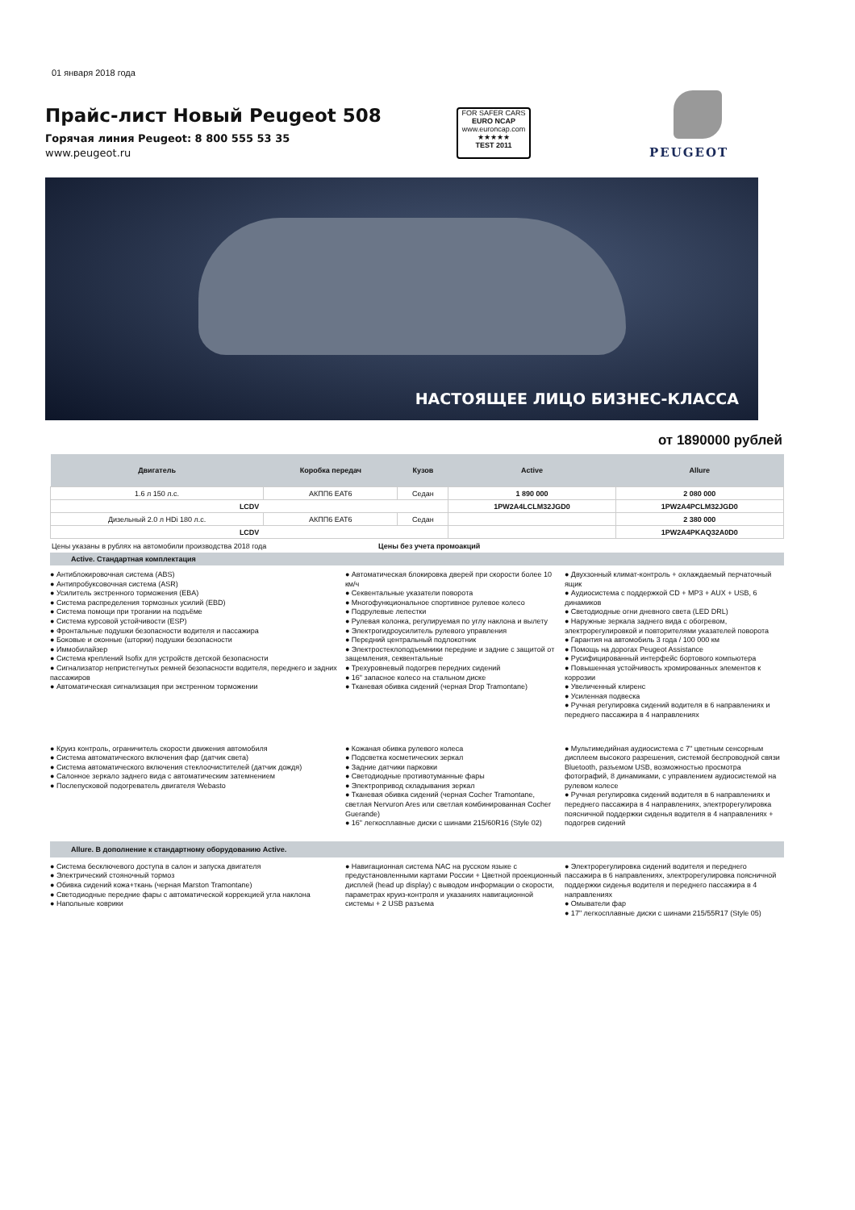01 января 2018 года
Прайс-лист Новый Peugeot 508
Горячая линия Peugeot: 8 800 555 53 35
www.peugeot.ru
FOR SAFER CARS
EURO NCAP
www.euroncap.com
★★★★★
TEST 2011
PEUGEOT
НАСТОЯЩЕЕ ЛИЦО БИЗНЕС-КЛАССА
от 1890000 рублей
| Двигатель | Коробка передач | Кузов | Active | Allure |
| --- | --- | --- | --- | --- |
| 1.6 л 150 л.с. | АКПП6 EAT6 | Седан | 1 890 000 | 2 080 000 |
| LCDV | | | 1PW2A4LCLM32JGD0 | 1PW2A4PCLM32JGD0 |
| Дизельный 2.0 л HDi 180 л.с. | АКПП6 EAT6 | Седан | | 2 380 000 |
| LCDV | | | | 1PW2A4PKAQ32A0D0 |
Цены указаны в рублях на автомобили производства 2018 года Цены без учета промоакций
Active. Стандартная комплектация
● Антиблокировочная система (ABS)
● Антипробуксовочная система (ASR)
● Усилитель экстренного торможения (EBA)
● Система распределения тормозных усилий (EBD)
● Система помощи при трогании на подъёме
● Система курсовой устойчивости (ESP)
● Фронтальные подушки безопасности водителя и пассажира
● Боковые и оконные (шторки) подушки безопасности
● Иммобилайзер
● Система креплений Isofix для устройств детской безопасности
● Сигнализатор непристегнутых ремней безопасности водителя, переднего и задних пассажиров
● Автоматическая сигнализация при экстренном торможении
● Автоматическая блокировка дверей при скорости более 10 км/ч
● Секвентальные указатели поворота
● Многофункциональное спортивное рулевое колесо
● Подрулевые лепестки
● Рулевая колонка, регулируемая по углу наклона и вылету
● Электрогидроусилитель рулевого управления
● Передний центральный подлокотник
● Электростеклоподъемники передние и задние с защитой от защемления, секвентальные
● Трехуровневый подогрев передних сидений
● 16" запасное колесо на стальном диске
● Тканевая обивка сидений (черная Drop Tramontane)
● Двухзонный климат-контроль + охлаждаемый перчаточный ящик
● Аудиосистема с поддержкой CD + MP3 + AUX + USB, 6 динамиков
● Светодиодные огни дневного света (LED DRL)
● Наружные зеркала заднего вида с обогревом, электрорегулировкой и повторителями указателей поворота
● Гарантия на автомобиль 3 года / 100 000 км
● Помощь на дорогах Peugeot Assistance
● Русифицированный интерфейс бортового компьютера
● Повышенная устойчивость хромированных элементов к коррозии
● Увеличенный клиренс
● Усиленная подвеска
● Ручная регулировка сидений водителя в 6 направлениях и переднего пассажира в 4 направлениях
● Круиз контроль, ограничитель скорости движения автомобиля
● Система автоматического включения фар (датчик света)
● Система автоматического включения стеклоочистителей (датчик дождя)
● Салонное зеркало заднего вида с автоматическим затемнением
● Послепусковой подогреватель двигателя Webasto
● Кожаная обивка рулевого колеса
● Подсветка косметических зеркал
● Задние датчики парковки
● Светодиодные противотуманные фары
● Электропривод складывания зеркал
● Тканевая обивка сидений (черная Cocher Tramontane, светлая Nervuron Ares или светлая комбинированная Cocher Guerande)
● 16" легкосплавные диски с шинами 215/60R16 (Style 02)
● Мультимедийная аудиосистема с 7" цветным сенсорным дисплеем высокого разрешения, системой беспроводной связи Bluetooth, разъемом USB, возможностью просмотра фотографий, 8 динамиками, с управлением аудиосистемой на рулевом колесе
● Ручная регулировка сидений водителя в 6 направлениях и переднего пассажира в 4 направлениях, электрорегулировка поясничной поддержки сиденья водителя в 4 направлениях + подогрев сидений
Allure. В дополнение к стандартному оборудованию Active.
● Система бесключевого доступа в салон и запуска двигателя
● Электрический стояночный тормоз
● Обивка сидений кожа+ткань (черная Marston Tramontane)
● Светодиодные передние фары с автоматической коррекцией угла наклона
● Напольные коврики
● Навигационная система NAC на русском языке с предустановленными картами России + Цветной проекционный дисплей (head up display) с выводом информации о скорости, параметрах круиз-контроля и указаниях навигационной системы + 2 USB разъема
● Электрорегулировка сидений водителя и переднего пассажира в 6 направлениях, электрорегулировка поясничной поддержки сиденья водителя и переднего пассажира в 4 направлениях
● Омыватели фар
● 17" легкосплавные диски с шинами 215/55R17 (Style 05)